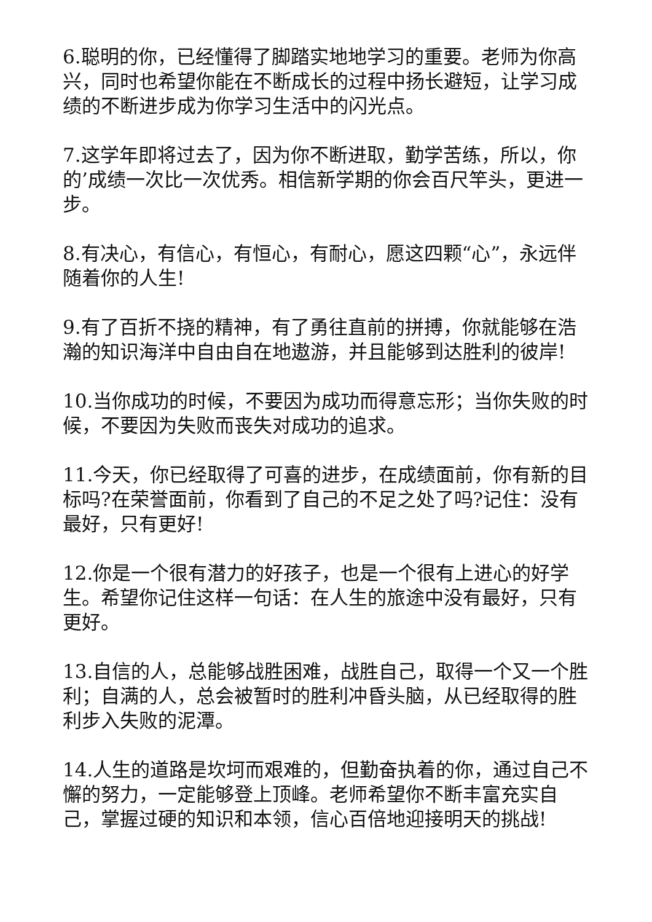6.聪明的你，已经懂得了脚踏实地地学习的重要。老师为你高兴，同时也希望你能在不断成长的过程中扬长避短，让学习成绩的不断进步成为你学习生活中的闪光点。
7.这学年即将过去了，因为你不断进取，勤学苦练，所以，你的’成绩一次比一次优秀。相信新学期的你会百尺竿头，更进一步。
8.有决心，有信心，有恒心，有耐心，愿这四颗“心”，永远伴随着你的人生!
9.有了百折不挠的精神，有了勇往直前的拼搏，你就能够在浩瀚的知识海洋中自由自在地遨游，并且能够到达胜利的彼岸!
10.当你成功的时候，不要因为成功而得意忘形；当你失败的时候，不要因为失败而丧失对成功的追求。
11.今天，你已经取得了可喜的进步，在成绩面前，你有新的目标吗?在荣誉面前，你看到了自己的不足之处了吗?记住：没有最好，只有更好!
12.你是一个很有潜力的好孩子，也是一个很有上进心的好学生。希望你记住这样一句话：在人生的旅途中没有最好，只有更好。
13.自信的人，总能够战胜困难，战胜自己，取得一个又一个胜利；自满的人，总会被暂时的胜利冲昏头脑，从已经取得的胜利步入失败的泥潭。
14.人生的道路是坎坷而艰难的，但勤奋执着的你，通过自己不懈的努力，一定能够登上顶峰。老师希望你不断丰富充实自己，掌握过硬的知识和本领，信心百倍地迎接明天的挑战!